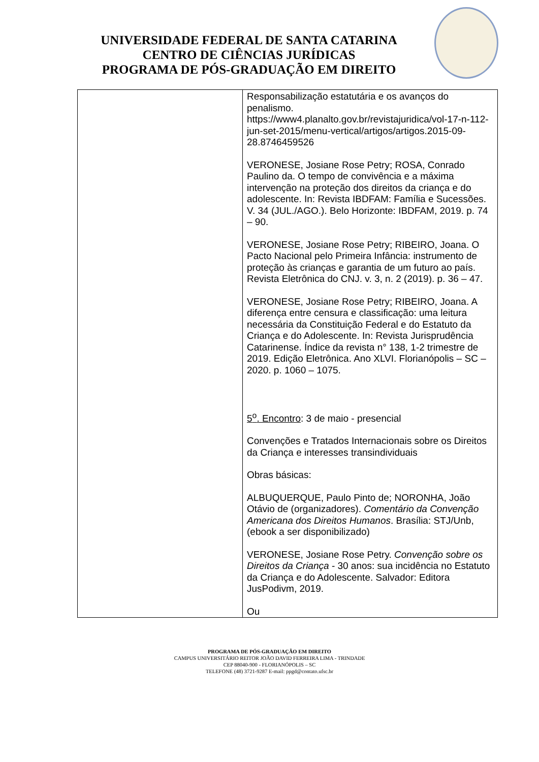UNIVERSIDADE FEDERAL DE SANTA CATARINA
CENTRO DE CIÊNCIAS JURÍDICAS
PROGRAMA DE PÓS-GRADUAÇÃO EM DIREITO
| | Responsabilização estatutária e os avanços do penalismo. https://www4.planalto.gov.br/revistajuridica/vol-17-n-112-jun-set-2015/menu-vertical/artigos/artigos.2015-09-28.8746459526 VERONESE, Josiane Rose Petry; ROSA, Conrado Paulino da. O tempo de convivência e a máxima intervenção na proteção dos direitos da criança e do adolescente. In: Revista IBDFAM: Família e Sucessões. V. 34 (JUL./AGO.). Belo Horizonte: IBDFAM, 2019. p. 74 – 90. VERONESE, Josiane Rose Petry; RIBEIRO, Joana. O Pacto Nacional pelo Primeira Infância: instrumento de proteção às crianças e garantia de um futuro ao país. Revista Eletrônica do CNJ. v. 3, n. 2 (2019). p. 36 – 47. VERONESE, Josiane Rose Petry; RIBEIRO, Joana. A diferença entre censura e classificação: uma leitura necessária da Constituição Federal e do Estatuto da Criança e do Adolescente. In: Revista Jurisprudência Catarinense. Índice da revista n° 138, 1-2 trimestre de 2019. Edição Eletrônica. Ano XLVI. Florianópolis – SC – 2020. p. 1060 – 1075. 5<sup>o</sup>. Encontro : 3 de maio - presencial Convenções e Tratados Internacionais sobre os Direitos da Criança e interesses transindividuais Obras básicas: ALBUQUERQUE, Paulo Pinto de; NORONHA, João Otávio de (organizadores). Comentário da Convenção Americana dos Direitos Humanos . Brasília: STJ/Unb, (ebook a ser disponibilizado) VERONESE, Josiane Rose Petry. Convenção sobre os Direitos da Criança - 30 anos: sua incidência no Estatuto da Criança e do Adolescente. Salvador: Editora JusPodivm, 2019. Ou |
PROGRAMA DE PÓS-GRADUAÇÃO EM DIREITO
CAMPUS UNIVERSITÁRIO REITOR JOÃO DAVID FERREIRA LIMA - TRINDADE
CEP 88040-900 - FLORIANÓPOLIS – SC
TELEFONE (48) 3721-9287 E-mail: ppgd@contato.ufsc.br